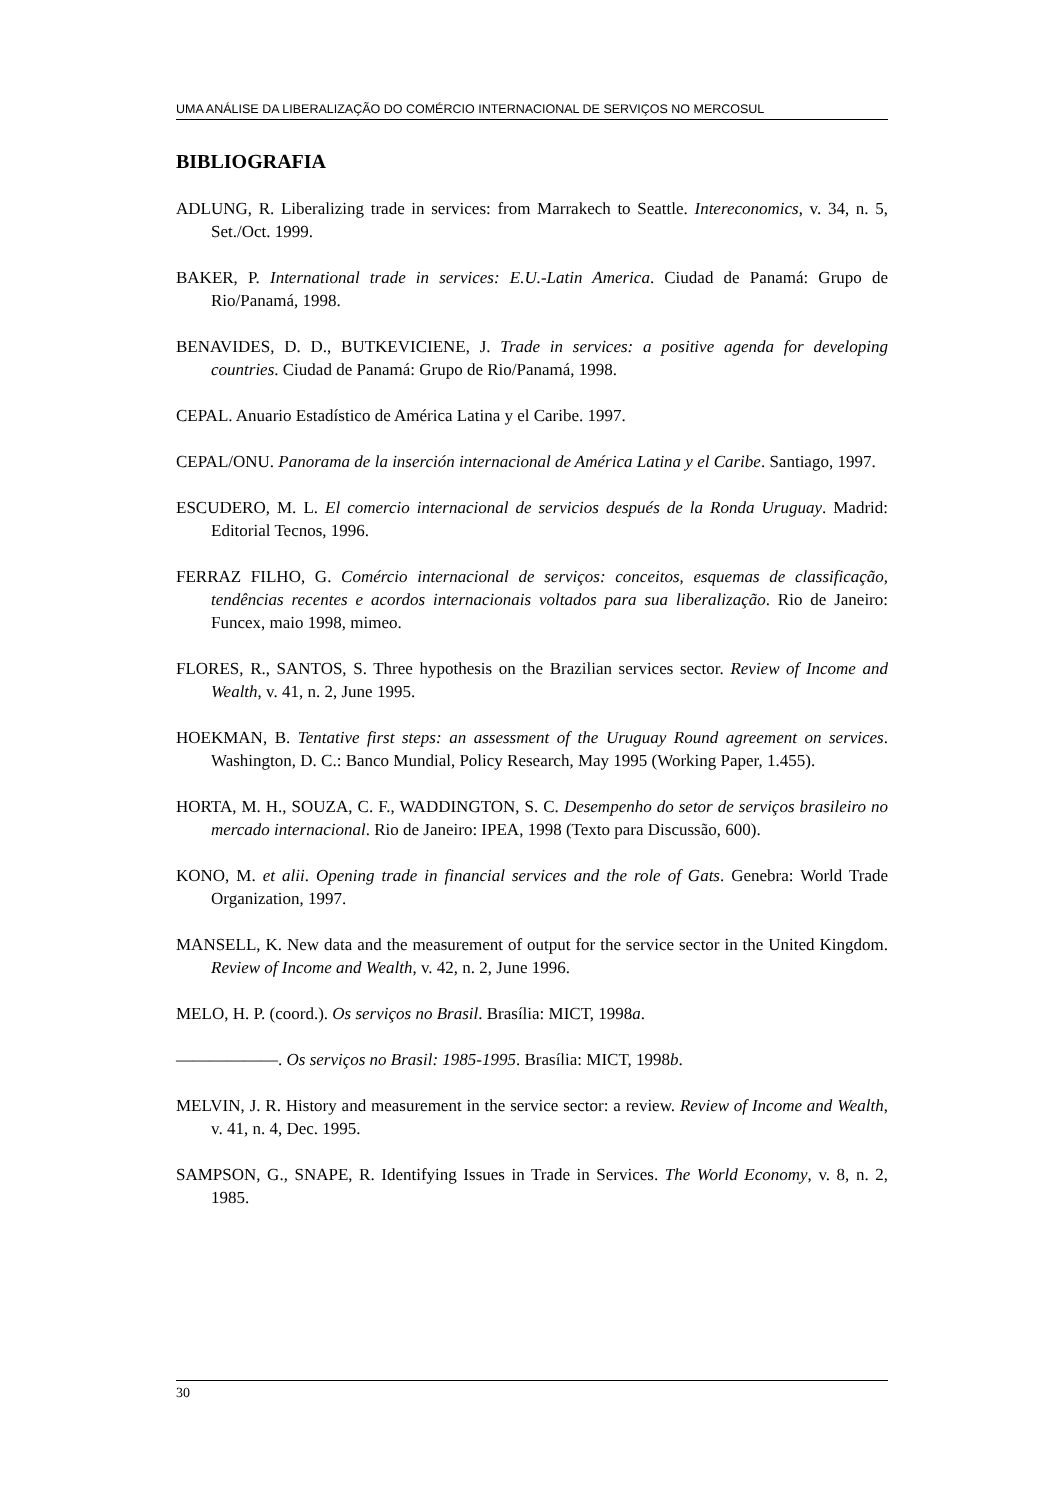UMA ANÁLISE DA LIBERALIZAÇÃO DO COMÉRCIO INTERNACIONAL DE SERVIÇOS NO MERCOSUL
BIBLIOGRAFIA
ADLUNG, R. Liberalizing trade in services: from Marrakech to Seattle. Intereconomics, v. 34, n. 5, Set./Oct. 1999.
BAKER, P. International trade in services: E.U.-Latin America. Ciudad de Panamá: Grupo de Rio/Panamá, 1998.
BENAVIDES, D. D., BUTKEVICIENE, J. Trade in services: a positive agenda for developing countries. Ciudad de Panamá: Grupo de Rio/Panamá, 1998.
CEPAL. Anuario Estadístico de América Latina y el Caribe. 1997.
CEPAL/ONU. Panorama de la inserción internacional de América Latina y el Caribe. Santiago, 1997.
ESCUDERO, M. L. El comercio internacional de servicios después de la Ronda Uruguay. Madrid: Editorial Tecnos, 1996.
FERRAZ FILHO, G. Comércio internacional de serviços: conceitos, esquemas de classificação, tendências recentes e acordos internacionais voltados para sua liberalização. Rio de Janeiro: Funcex, maio 1998, mimeo.
FLORES, R., SANTOS, S. Three hypothesis on the Brazilian services sector. Review of Income and Wealth, v. 41, n. 2, June 1995.
HOEKMAN, B. Tentative first steps: an assessment of the Uruguay Round agreement on services. Washington, D. C.: Banco Mundial, Policy Research, May 1995 (Working Paper, 1.455).
HORTA, M. H., SOUZA, C. F., WADDINGTON, S. C. Desempenho do setor de serviços brasileiro no mercado internacional. Rio de Janeiro: IPEA, 1998 (Texto para Discussão, 600).
KONO, M. et alii. Opening trade in financial services and the role of Gats. Genebra: World Trade Organization, 1997.
MANSELL, K. New data and the measurement of output for the service sector in the United Kingdom. Review of Income and Wealth, v. 42, n. 2, June 1996.
MELO, H. P. (coord.). Os serviços no Brasil. Brasília: MICT, 1998a.
——————. Os serviços no Brasil: 1985-1995. Brasília: MICT, 1998b.
MELVIN, J. R. History and measurement in the service sector: a review. Review of Income and Wealth, v. 41, n. 4, Dec. 1995.
SAMPSON, G., SNAPE, R. Identifying Issues in Trade in Services. The World Economy, v. 8, n. 2, 1985.
30